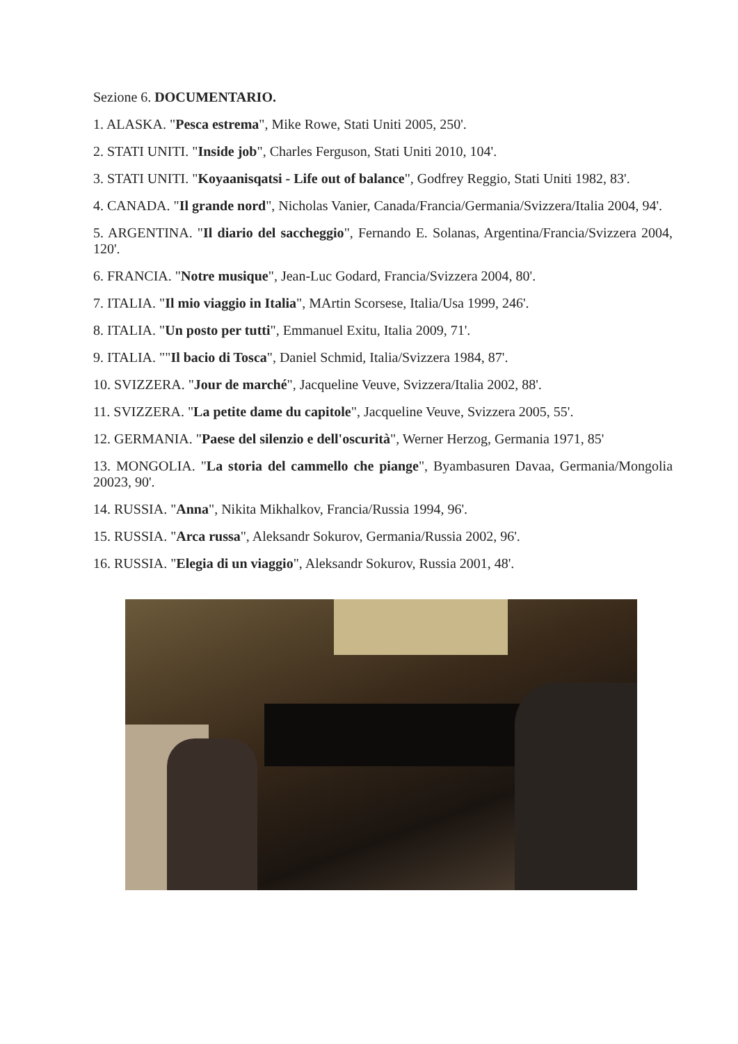Sezione 6. DOCUMENTARIO.
1. ALASKA. "Pesca estrema", Mike Rowe, Stati Uniti 2005, 250'.
2. STATI UNITI. "Inside job", Charles Ferguson, Stati Uniti 2010, 104'.
3. STATI UNITI. "Koyaanisqatsi - Life out of balance", Godfrey Reggio, Stati Uniti 1982, 83'.
4. CANADA. "Il grande nord", Nicholas Vanier, Canada/Francia/Germania/Svizzera/Italia 2004, 94'.
5. ARGENTINA. "Il diario del saccheggio", Fernando E. Solanas, Argentina/Francia/Svizzera 2004, 120'.
6. FRANCIA. "Notre musique", Jean-Luc Godard, Francia/Svizzera 2004, 80'.
7. ITALIA. "Il mio viaggio in Italia", MArtin Scorsese, Italia/Usa 1999, 246'.
8. ITALIA. "Un posto per tutti", Emmanuel Exitu, Italia 2009, 71'.
9. ITALIA. ""Il bacio di Tosca", Daniel Schmid, Italia/Svizzera 1984, 87'.
10. SVIZZERA. "Jour de marché", Jacqueline Veuve, Svizzera/Italia 2002, 88'.
11. SVIZZERA. "La petite dame du capitole", Jacqueline Veuve, Svizzera 2005, 55'.
12. GERMANIA. "Paese del silenzio e dell'oscurità", Werner Herzog, Germania 1971, 85'
13. MONGOLIA. "La storia del cammello che piange", Byambasuren Davaa, Germania/Mongolia 20023, 90'.
14. RUSSIA. "Anna", Nikita Mikhalkov, Francia/Russia 1994, 96'.
15. RUSSIA. "Arca russa", Aleksandr Sokurov, Germania/Russia 2002, 96'.
16. RUSSIA. "Elegia di un viaggio", Aleksandr Sokurov, Russia 2001, 48'.